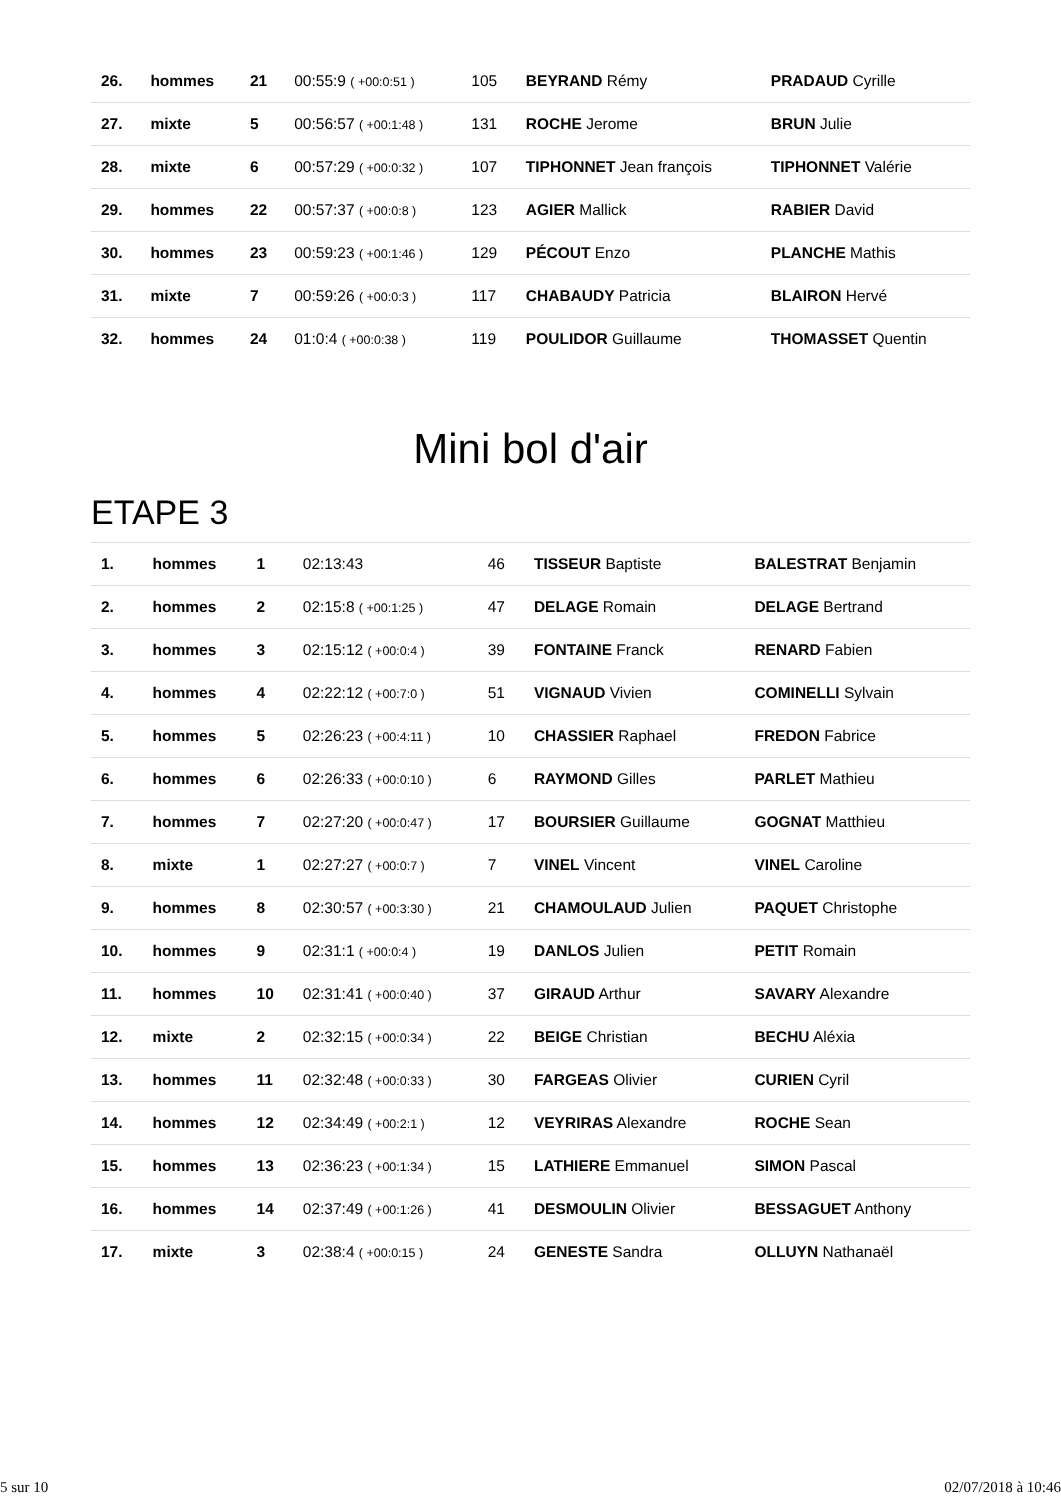| 26. | hommes | 21 | 00:55:9 ( +00:0:51 ) | 105 | BEYRAND Rémy | PRADAUD Cyrille |
| 27. | mixte | 5 | 00:56:57 ( +00:1:48 ) | 131 | ROCHE Jerome | BRUN Julie |
| 28. | mixte | 6 | 00:57:29 ( +00:0:32 ) | 107 | TIPHONNET Jean françois | TIPHONNET Valérie |
| 29. | hommes | 22 | 00:57:37 ( +00:0:8 ) | 123 | AGIER Mallick | RABIER David |
| 30. | hommes | 23 | 00:59:23 ( +00:1:46 ) | 129 | PÉCOUT Enzo | PLANCHE Mathis |
| 31. | mixte | 7 | 00:59:26 ( +00:0:3 ) | 117 | CHABAUDY Patricia | BLAIRON Hervé |
| 32. | hommes | 24 | 01:0:4 ( +00:0:38 ) | 119 | POULIDOR Guillaume | THOMASSET Quentin |
Mini bol d'air
ETAPE 3
| 1. | hommes | 1 | 02:13:43 | 46 | TISSEUR Baptiste | BALESTRAT Benjamin |
| 2. | hommes | 2 | 02:15:8 ( +00:1:25 ) | 47 | DELAGE Romain | DELAGE Bertrand |
| 3. | hommes | 3 | 02:15:12 ( +00:0:4 ) | 39 | FONTAINE Franck | RENARD Fabien |
| 4. | hommes | 4 | 02:22:12 ( +00:7:0 ) | 51 | VIGNAUD Vivien | COMINELLI Sylvain |
| 5. | hommes | 5 | 02:26:23 ( +00:4:11 ) | 10 | CHASSIER Raphael | FREDON Fabrice |
| 6. | hommes | 6 | 02:26:33 ( +00:0:10 ) | 6 | RAYMOND Gilles | PARLET Mathieu |
| 7. | hommes | 7 | 02:27:20 ( +00:0:47 ) | 17 | BOURSIER Guillaume | GOGNAT Matthieu |
| 8. | mixte | 1 | 02:27:27 ( +00:0:7 ) | 7 | VINEL Vincent | VINEL Caroline |
| 9. | hommes | 8 | 02:30:57 ( +00:3:30 ) | 21 | CHAMOULAUD Julien | PAQUET Christophe |
| 10. | hommes | 9 | 02:31:1 ( +00:0:4 ) | 19 | DANLOS Julien | PETIT Romain |
| 11. | hommes | 10 | 02:31:41 ( +00:0:40 ) | 37 | GIRAUD Arthur | SAVARY Alexandre |
| 12. | mixte | 2 | 02:32:15 ( +00:0:34 ) | 22 | BEIGE Christian | BECHU Aléxia |
| 13. | hommes | 11 | 02:32:48 ( +00:0:33 ) | 30 | FARGEAS Olivier | CURIEN Cyril |
| 14. | hommes | 12 | 02:34:49 ( +00:2:1 ) | 12 | VEYRIRAS Alexandre | ROCHE Sean |
| 15. | hommes | 13 | 02:36:23 ( +00:1:34 ) | 15 | LATHIERE Emmanuel | SIMON Pascal |
| 16. | hommes | 14 | 02:37:49 ( +00:1:26 ) | 41 | DESMOULIN Olivier | BESSAGUET Anthony |
| 17. | mixte | 3 | 02:38:4 ( +00:0:15 ) | 24 | GENESTE Sandra | OLLUYN Nathanaël |
5 sur 10 02/07/2018 à 10:46